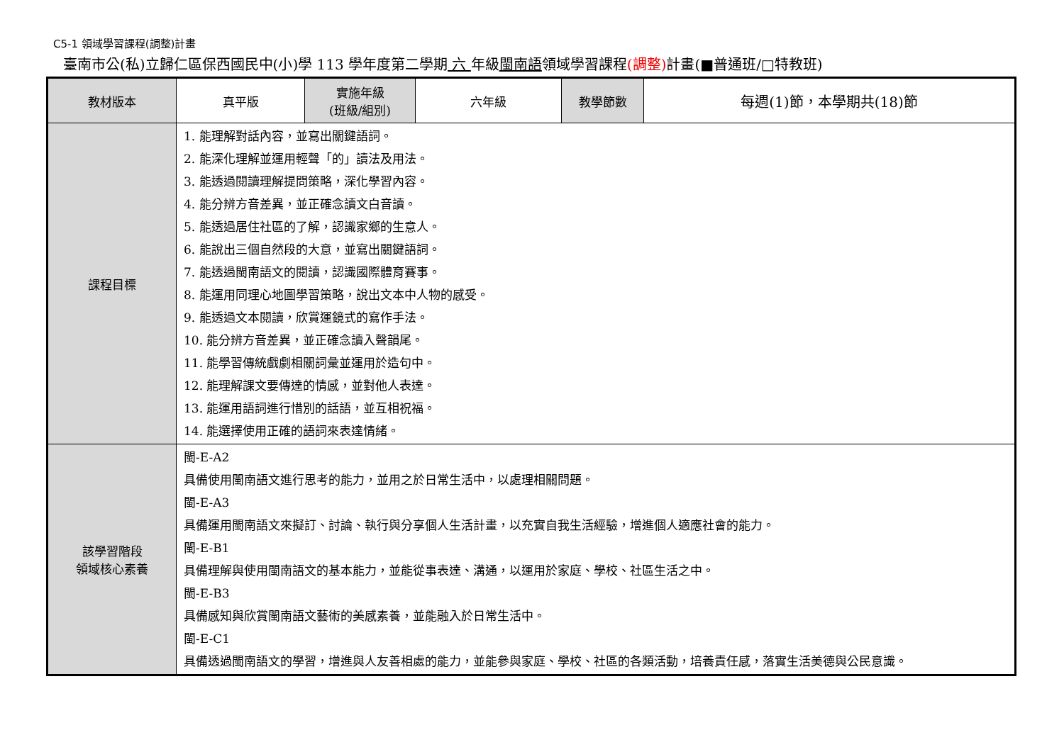C5-1 領域學習課程(調整)計畫
臺南市公(私)立歸仁區保西國民中(小)學 113 學年度第二學期 六 年級閩南語領域學習課程(調整) 計畫(■普通班/□特教班)
| 教材版本 | 真平版 | 實施年級 (班級/組別) | 六年級 | 教學節數 | 每週(1)節，本學期共(18)節 |
| 課程目標 | 1. 能理解對話內容，並寫出關鍵語詞。 2. 能深化理解並運用輕聲「的」讀法及用法。 3. 能透過閱讀理解提問策略，深化學習內容。 4. 能分辨方音差異，並正確念讀文白音讀。 5. 能透過居住社區的了解，認識家鄉的生意人。 6. 能說出三個自然段的大意，並寫出關鍵語詞。 7. 能透過閩南語文的閱讀，認識國際體育賽事。 8. 能運用同理心地圖學習策略，說出文本中人物的感受。 9. 能透過文本閱讀，欣賞運鏡式的寫作手法。 10. 能分辨方音差異，並正確念讀入聲韻尾。 11. 能學習傳統戲劇相關詞彙並運用於造句中。 12. 能理解課文要傳達的情感，並對他人表達。 13. 能運用語詞進行惜別的話語，並互相祝福。 14. 能選擇使用正確的語詞來表達情緒。 | | | | |
| 該學習階段 領域核心素養 | 閩-E-A2 具備使用閩南語文進行思考的能力，並用之於日常生活中，以處理相關問題。 閩-E-A3 具備運用閩南語文來擬訂、討論、執行與分享個人生活計畫，以充實自我生活經驗，增進個人適應社會的能力。 閩-E-B1 具備理解與使用閩南語文的基本能力，並能從事表達、溝通，以運用於家庭、學校、社區生活之中。 閩-E-B3 具備感知與欣賞閩南語文藝術的美感素養，並能融入於日常生活中。 閩-E-C1 具備透過閩南語文的學習，增進與人友善相處的能力，並能參與家庭、學校、社區的各類活動，培養責任感，落實生活美德與公民意識。 | | | | |